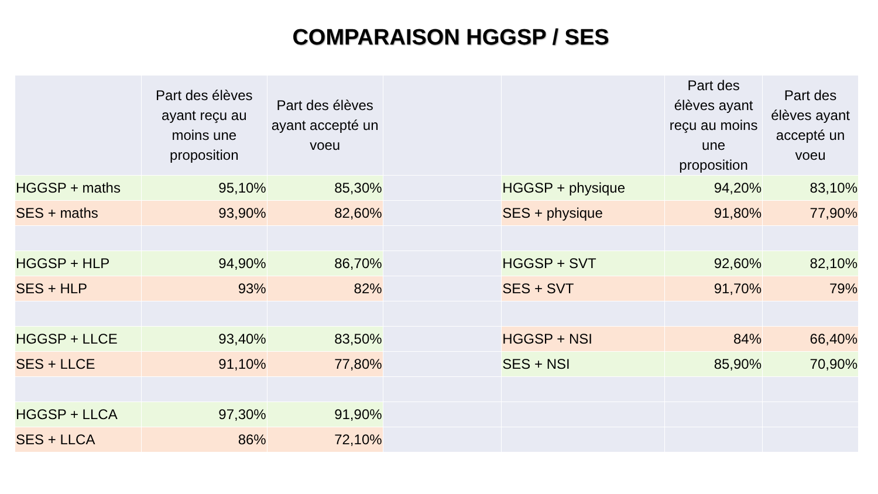COMPARAISON HGGSP / SES
| | Part des élèves ayant reçu au moins une proposition | Part des élèves ayant accepté un voeu | | | Part des élèves ayant reçu au moins une proposition | Part des élèves ayant accepté un voeu |
| --- | --- | --- | --- | --- | --- | --- |
| HGGSP + maths | 95,10% | 85,30% | | HGGSP + physique | 94,20% | 83,10% |
| SES + maths | 93,90% | 82,60% | | SES + physique | 91,80% | 77,90% |
| HGGSP + HLP | 94,90% | 86,70% | | HGGSP + SVT | 92,60% | 82,10% |
| SES + HLP | 93% | 82% | | SES + SVT | 91,70% | 79% |
| HGGSP + LLCE | 93,40% | 83,50% | | HGGSP + NSI | 84% | 66,40% |
| SES + LLCE | 91,10% | 77,80% | | SES + NSI | 85,90% | 70,90% |
| HGGSP + LLCA | 97,30% | 91,90% | | | | |
| SES + LLCA | 86% | 72,10% | | | | |